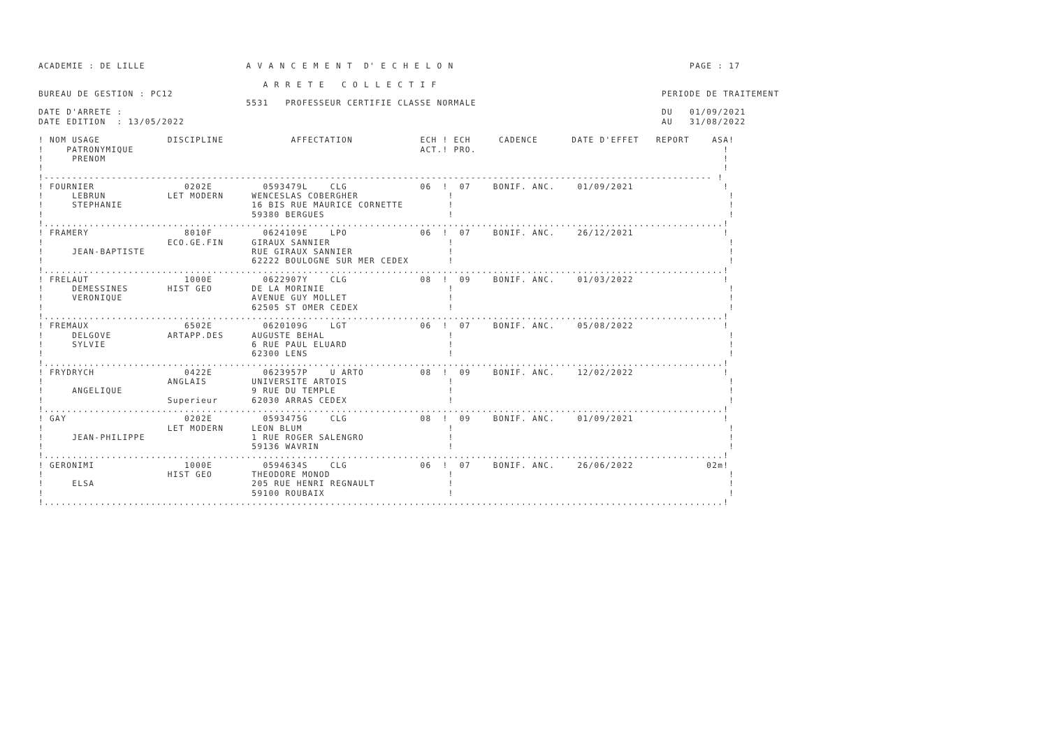ACADEMIE : DE LILLE                  A V A N C E M E N T  D' E C H E L O N                                          PAGE : 17

                                        A R R E T E   C O L L E C T I F
BUREAU DE GESTION : PC12                                                                                       PERIODE DE TRAITEMENT
                                     5531   PROFESSEUR CERTIFIE CLASSE NORMALE
DATE D'ARRETE :                                                                                                DU   01/09/2021
DATE EDITION  : 13/05/2022                                                                                     AU   31/08/2022

! NOM USAGE            DISCIPLINE            AFFECTATION            ECH ! ECH     CADENCE      DATE D'EFFET   REPORT    ASA!
!    PATRONYMIQUE                                                   ACT.! PRO.                                            !
!     PRENOM                                                                                                              !
!                                                                                                                         !
!----------------------------------------------------------------------------------------------------------------------- !
! FOURNIER                0202E         0593479L    CLG             06  !  07    BONIF. ANC.    01/09/2021                !
!     LEBRUN           LET MODERN     WENCESLAS COBERGHER                !                                                 !
!     STEPHANIE                       16 BIS RUE MAURICE CORNETTE        !                                                 !
!                                     59380 BERGUES                      !                                                 !
!.........................................................................................................................!
! FRAMERY                 8010F         0624109E    LPO             06  !  07    BONIF. ANC.    26/12/2021                !
!                      ECO.GE.FIN     GIRAUX SANNIER                     !                                                 !
!     JEAN-BAPTISTE                   RUE GIRAUX SANNIER                 !                                                 !
!                                     62222 BOULOGNE SUR MER CEDEX       !                                                 !
!.........................................................................................................................!
! FRELAUT                 1000E         0622907Y    CLG             08  !  09    BONIF. ANC.    01/03/2022                !
!     DEMESSINES       HIST GEO       DE LA MORINIE                      !                                                 !
!     VERONIQUE                       AVENUE GUY MOLLET                  !                                                 !
!                                     62505 ST OMER CEDEX                !                                                 !
!.........................................................................................................................!
! FREMAUX                 6502E         0620109G    LGT             06  !  07    BONIF. ANC.    05/08/2022                !
!     DELGOVE          ARTAPP.DES     AUGUSTE BEHAL                      !                                                 !
!     SYLVIE                          6 RUE PAUL ELUARD                  !                                                 !
!                                     62300 LENS                         !                                                 !
!.........................................................................................................................!
! FRYDRYCH                0422E         0623957P    U ARTO          08  !  09    BONIF. ANC.    12/02/2022                !
!                      ANGLAIS        UNIVERSITE ARTOIS                  !                                                 !
!     ANGELIQUE                       9 RUE DU TEMPLE                    !                                                 !
!                      Superieur      62030 ARRAS CEDEX                  !                                                 !
!.........................................................................................................................!
! GAY                     0202E         0593475G    CLG             08  !  09    BONIF. ANC.    01/09/2021                !
!                      LET MODERN     LEON BLUM                          !                                                 !
!     JEAN-PHILIPPE                   1 RUE ROGER SALENGRO               !                                                 !
!                                     59136 WAVRIN                       !                                                 !
!.........................................................................................................................!
! GERONIMI                1000E         0594634S    CLG             06  !  07    BONIF. ANC.    26/06/2022             02m!
!                      HIST GEO       THEODORE MONOD                     !                                                 !
!     ELSA                            205 RUE HENRI REGNAULT             !                                                 !
!                                     59100 ROUBAIX                      !                                                 !
!.........................................................................................................................!